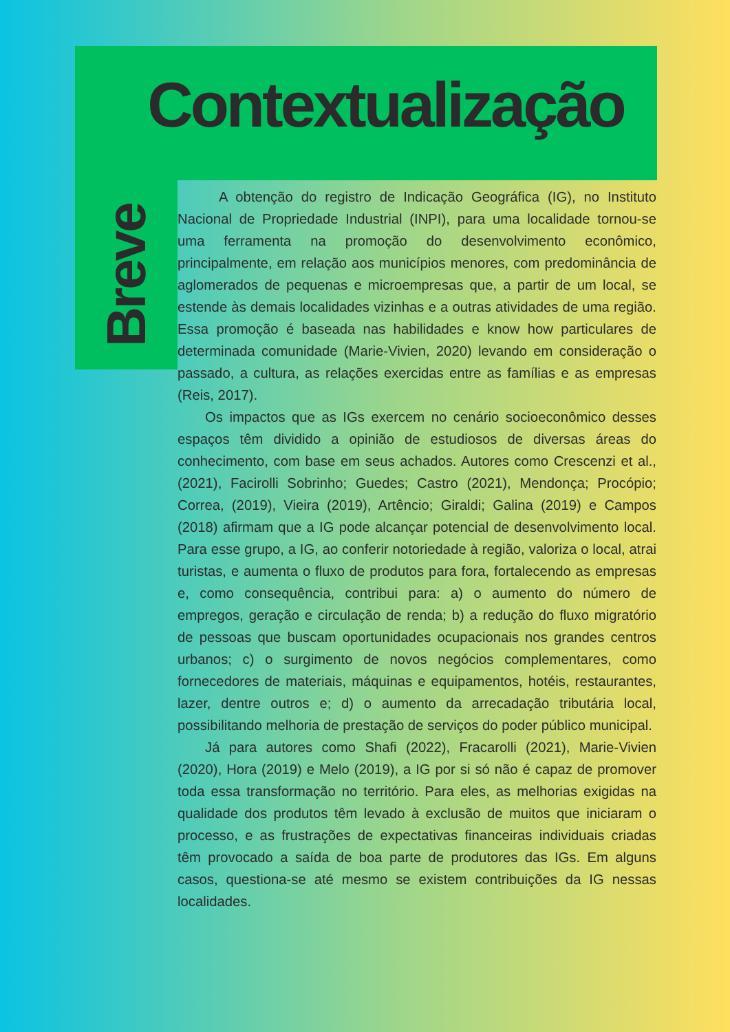Contextualização
Breve
A obtenção do registro de Indicação Geográfica (IG), no Instituto Nacional de Propriedade Industrial (INPI), para uma localidade tornou-se uma ferramenta na promoção do desenvolvimento econômico, principalmente, em relação aos municípios menores, com predominância de aglomerados de pequenas e microempresas que, a partir de um local, se estende às demais localidades vizinhas e a outras atividades de uma região. Essa promoção é baseada nas habilidades e know how particulares de determinada comunidade (Marie-Vivien, 2020) levando em consideração o passado, a cultura, as relações exercidas entre as famílias e as empresas (Reis, 2017).
Os impactos que as IGs exercem no cenário socioeconômico desses espaços têm dividido a opinião de estudiosos de diversas áreas do conhecimento, com base em seus achados. Autores como Crescenzi et al., (2021), Facirolli Sobrinho; Guedes; Castro (2021), Mendonça; Procópio; Correa, (2019), Vieira (2019), Artêncio; Giraldi; Galina (2019) e Campos (2018) afirmam que a IG pode alcançar potencial de desenvolvimento local. Para esse grupo, a IG, ao conferir notoriedade à região, valoriza o local, atrai turistas, e aumenta o fluxo de produtos para fora, fortalecendo as empresas e, como consequência, contribui para: a) o aumento do número de empregos, geração e circulação de renda; b) a redução do fluxo migratório de pessoas que buscam oportunidades ocupacionais nos grandes centros urbanos; c) o surgimento de novos negócios complementares, como fornecedores de materiais, máquinas e equipamentos, hotéis, restaurantes, lazer, dentre outros e; d) o aumento da arrecadação tributária local, possibilitando melhoria de prestação de serviços do poder público municipal.
Já para autores como Shafi (2022), Fracarolli (2021), Marie-Vivien (2020), Hora (2019) e Melo (2019), a IG por si só não é capaz de promover toda essa transformação no território. Para eles, as melhorias exigidas na qualidade dos produtos têm levado à exclusão de muitos que iniciaram o processo, e as frustrações de expectativas financeiras individuais criadas têm provocado a saída de boa parte de produtores das IGs. Em alguns casos, questiona-se até mesmo se existem contribuições da IG nessas localidades.